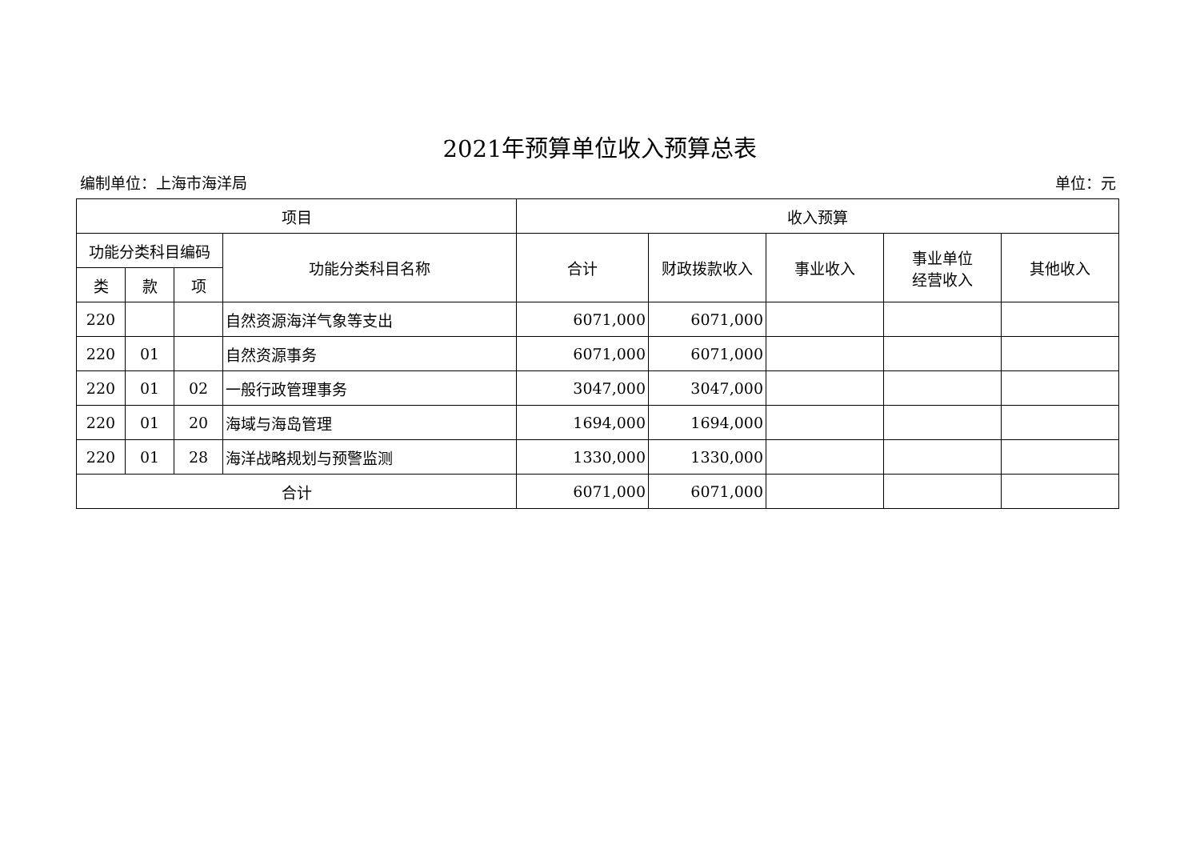2021年预算单位收入预算总表
编制单位：上海市海洋局 单位：元
| 项目 | | | | 收入预算 | | | | |
| --- | --- | --- | --- | --- | --- | --- | --- | --- |
| 功能分类科目编码 | | | 功能分类科目名称 | 合计 | 财政拨款收入 | 事业收入 | 事业单位 经营收入 | 其他收入 |
| 类 | 款 | 项 | | | | | | |
| 220 | | | 自然资源海洋气象等支出 | 6071,000 | 6071,000 | | | |
| 220 | 01 | | 自然资源事务 | 6071,000 | 6071,000 | | | |
| 220 | 01 | 02 | 一般行政管理事务 | 3047,000 | 3047,000 | | | |
| 220 | 01 | 20 | 海域与海岛管理 | 1694,000 | 1694,000 | | | |
| 220 | 01 | 28 | 海洋战略规划与预警监测 | 1330,000 | 1330,000 | | | |
| 合计 | | | | 6071,000 | 6071,000 | | | |